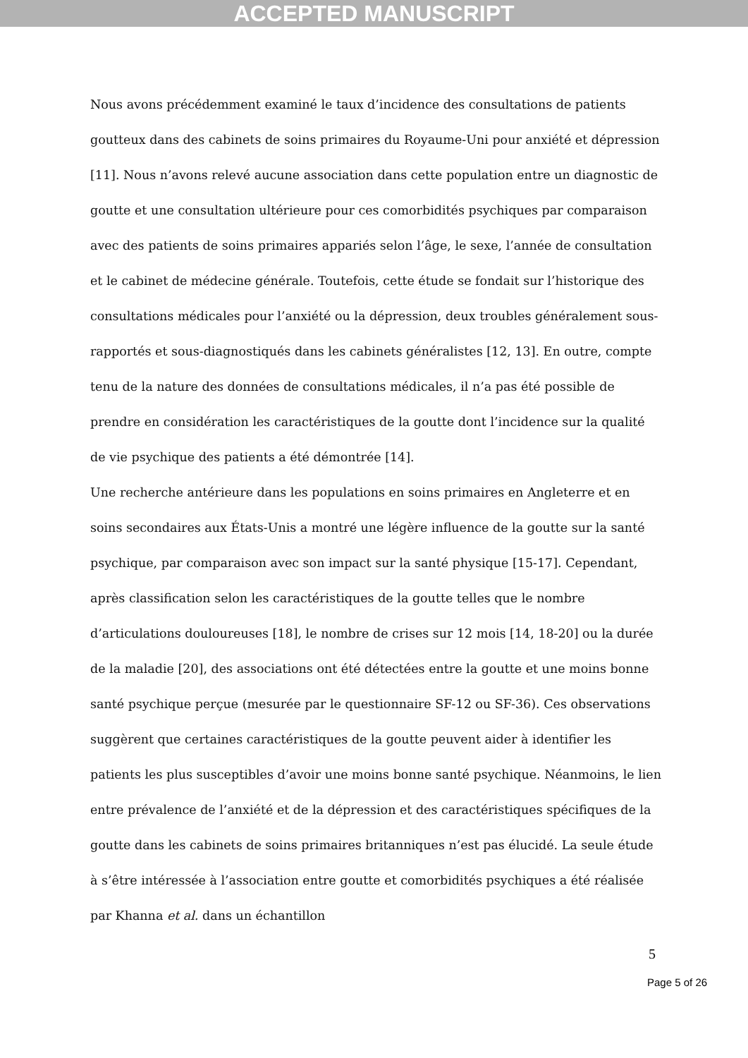ACCEPTED MANUSCRIPT
Nous avons précédemment examiné le taux d’incidence des consultations de patients goutteux dans des cabinets de soins primaires du Royaume-Uni pour anxiété et dépression [11]. Nous n’avons relevé aucune association dans cette population entre un diagnostic de goutte et une consultation ultérieure pour ces comorbidités psychiques par comparaison avec des patients de soins primaires appariés selon l’âge, le sexe, l’année de consultation et le cabinet de médecine générale. Toutefois, cette étude se fondait sur l’historique des consultations médicales pour l’anxiété ou la dépression, deux troubles généralement sous-rapportés et sous-diagnostiqués dans les cabinets généralistes [12, 13]. En outre, compte tenu de la nature des données de consultations médicales, il n’a pas été possible de prendre en considération les caractéristiques de la goutte dont l’incidence sur la qualité de vie psychique des patients a été démontrée [14].
Une recherche antérieure dans les populations en soins primaires en Angleterre et en soins secondaires aux États-Unis a montré une légère influence de la goutte sur la santé psychique, par comparaison avec son impact sur la santé physique [15-17]. Cependant, après classification selon les caractéristiques de la goutte telles que le nombre d’articulations douloureuses [18], le nombre de crises sur 12 mois [14, 18-20] ou la durée de la maladie [20], des associations ont été détectées entre la goutte et une moins bonne santé psychique perçue (mesurée par le questionnaire SF-12 ou SF-36). Ces observations suggèrent que certaines caractéristiques de la goutte peuvent aider à identifier les patients les plus susceptibles d’avoir une moins bonne santé psychique. Néanmoins, le lien entre prévalence de l’anxiété et de la dépression et des caractéristiques spécifiques de la goutte dans les cabinets de soins primaires britanniques n’est pas élucidé. La seule étude à s’être intéressée à l’association entre goutte et comorbidités psychiques a été réalisée par Khanna et al. dans un échantillon
5
Page 5 of 26